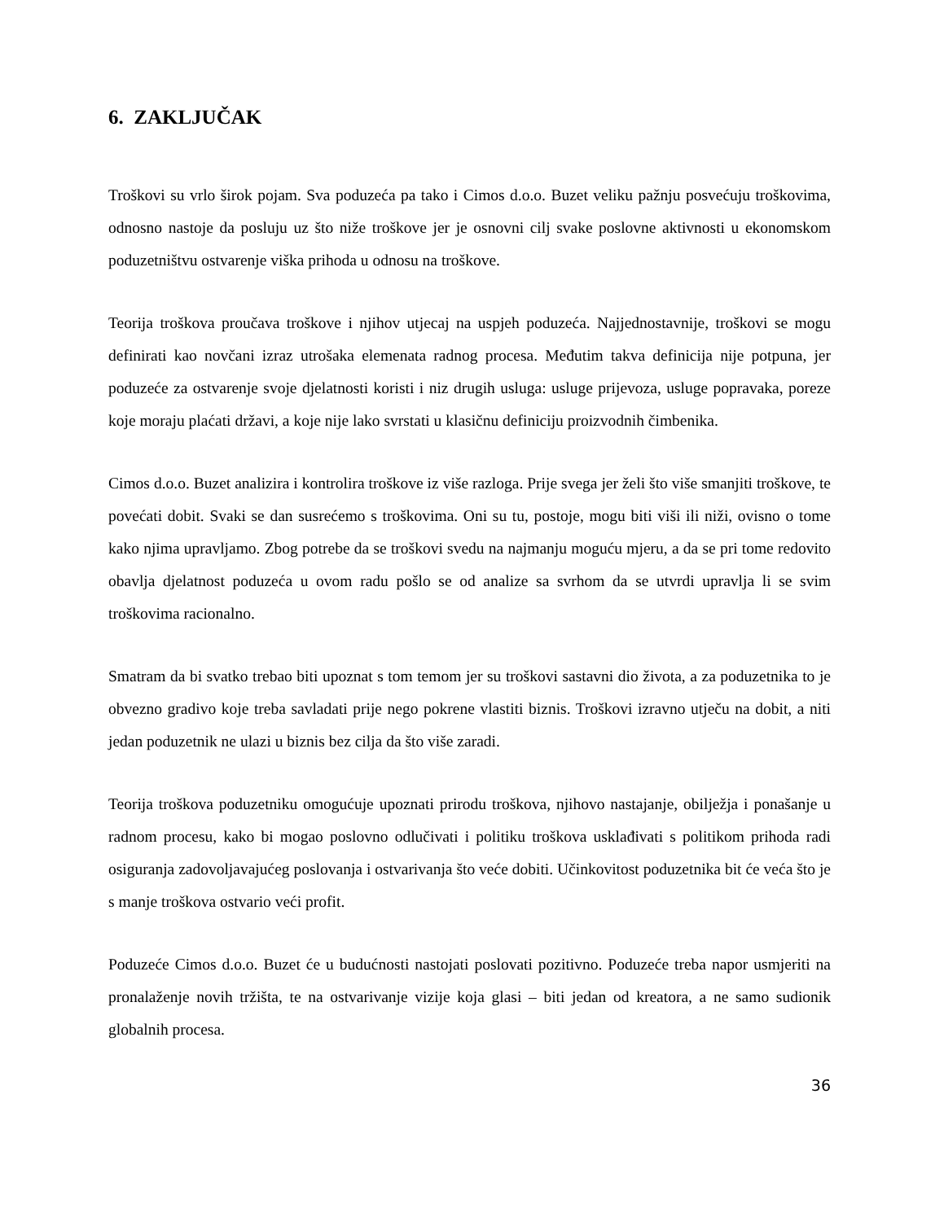6. ZAKLJUČAK
Troškovi su vrlo širok pojam. Sva poduzeća pa tako i Cimos d.o.o. Buzet veliku pažnju posvećuju troškovima, odnosno nastoje da posluju uz što niže troškove jer je osnovni cilj svake poslovne aktivnosti u ekonomskom poduzetništvu ostvarenje viška prihoda u odnosu na troškove.
Teorija troškova proučava troškove i njihov utjecaj na uspjeh poduzeća. Najjednostavnije, troškovi se mogu definirati kao novčani izraz utrošaka elemenata radnog procesa. Međutim takva definicija nije potpuna, jer poduzeće za ostvarenje svoje djelatnosti koristi i niz drugih usluga: usluge prijevoza, usluge popravaka, poreze koje moraju plaćati državi, a koje nije lako svrstati u klasičnu definiciju proizvodnih čimbenika.
Cimos d.o.o. Buzet analizira i kontrolira troškove iz više razloga. Prije svega jer želi što više smanjiti troškove, te povećati dobit. Svaki se dan susrećemo s troškovima. Oni su tu, postoje, mogu biti viši ili niži, ovisno o tome kako njima upravljamo. Zbog potrebe da se troškovi svedu na najmanju moguću mjeru, a da se pri tome redovito obavlja djelatnost poduzeća u ovom radu pošlo se od analize sa svrhom da se utvrdi upravlja li se svim troškovima racionalno.
Smatram da bi svatko trebao biti upoznat s tom temom jer su troškovi sastavni dio života, a za poduzetnika to je obvezno gradivo koje treba savladati prije nego pokrene vlastiti biznis. Troškovi izravno utječu na dobit, a niti jedan poduzetnik ne ulazi u biznis bez cilja da što više zaradi.
Teorija troškova poduzetniku omogućuje upoznati prirodu troškova, njihovo nastajanje, obilježja i ponašanje u radnom procesu, kako bi mogao poslovno odlučivati i politiku troškova usklađivati s politikom prihoda radi osiguranja zadovoljavajućeg poslovanja i ostvarivanja što veće dobiti. Učinkovitost poduzetnika bit će veća što je s manje troškova ostvario veći profit.
Poduzeće Cimos d.o.o. Buzet će u budućnosti nastojati poslovati pozitivno. Poduzeće treba napor usmjeriti na pronalaženje novih tržišta, te na ostvarivanje vizije koja glasi – biti jedan od kreatora, a ne samo sudionik globalnih procesa.
36